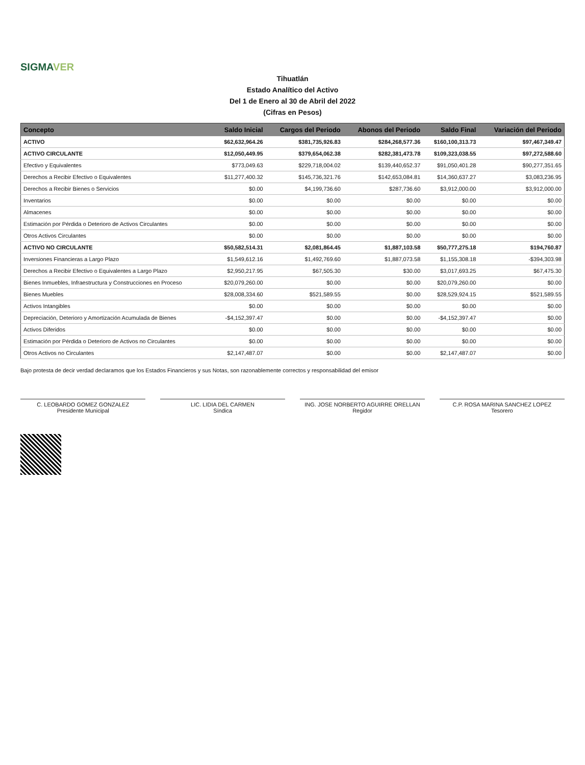SIGMAVER
Tihuatlán
Estado Analítico del Activo
Del 1 de Enero al 30 de Abril del 2022
(Cifras en Pesos)
| Concepto | Saldo Inicial | Cargos del Periodo | Abonos del Periodo | Saldo Final | Variación del Periodo |
| --- | --- | --- | --- | --- | --- |
| ACTIVO | $62,632,964.26 | $381,735,926.83 | $284,268,577.36 | $160,100,313.73 | $97,467,349.47 |
| ACTIVO CIRCULANTE | $12,050,449.95 | $379,654,062.38 | $282,381,473.78 | $109,323,038.55 | $97,272,588.60 |
| Efectivo y Equivalentes | $773,049.63 | $229,718,004.02 | $139,440,652.37 | $91,050,401.28 | $90,277,351.65 |
| Derechos a Recibir Efectivo o Equivalentes | $11,277,400.32 | $145,736,321.76 | $142,653,084.81 | $14,360,637.27 | $3,083,236.95 |
| Derechos a Recibir Bienes o Servicios | $0.00 | $4,199,736.60 | $287,736.60 | $3,912,000.00 | $3,912,000.00 |
| Inventarios | $0.00 | $0.00 | $0.00 | $0.00 | $0.00 |
| Almacenes | $0.00 | $0.00 | $0.00 | $0.00 | $0.00 |
| Estimación por Pérdida o Deterioro de Activos Circulantes | $0.00 | $0.00 | $0.00 | $0.00 | $0.00 |
| Otros Activos Circulantes | $0.00 | $0.00 | $0.00 | $0.00 | $0.00 |
| ACTIVO NO CIRCULANTE | $50,582,514.31 | $2,081,864.45 | $1,887,103.58 | $50,777,275.18 | $194,760.87 |
| Inversiones Financieras a Largo Plazo | $1,549,612.16 | $1,492,769.60 | $1,887,073.58 | $1,155,308.18 | -$394,303.98 |
| Derechos a Recibir Efectivo o Equivalentes a Largo Plazo | $2,950,217.95 | $67,505.30 | $30.00 | $3,017,693.25 | $67,475.30 |
| Bienes Inmuebles, Infraestructura y Construcciones en Proceso | $20,079,260.00 | $0.00 | $0.00 | $20,079,260.00 | $0.00 |
| Bienes Muebles | $28,008,334.60 | $521,589.55 | $0.00 | $28,529,924.15 | $521,589.55 |
| Activos Intangibles | $0.00 | $0.00 | $0.00 | $0.00 | $0.00 |
| Depreciación, Deterioro y Amortización Acumulada de Bienes | -$4,152,397.47 | $0.00 | $0.00 | -$4,152,397.47 | $0.00 |
| Activos Diferidos | $0.00 | $0.00 | $0.00 | $0.00 | $0.00 |
| Estimación por Pérdida o Deterioro de Activos no Circulantes | $0.00 | $0.00 | $0.00 | $0.00 | $0.00 |
| Otros Activos no Circulantes | $2,147,487.07 | $0.00 | $0.00 | $2,147,487.07 | $0.00 |
Bajo protesta de decir verdad declaramos que los Estados Financieros y sus Notas, son razonablemente correctos y responsabilidad del emisor
C. LEOBARDO GOMEZ GONZALEZ
Presidente Municipal
LIC. LIDIA DEL CARMEN
Síndica
ING. JOSE NORBERTO AGUIRRE ORELLAN
Regidor
C.P. ROSA MARINA SANCHEZ LOPEZ
Tesorero